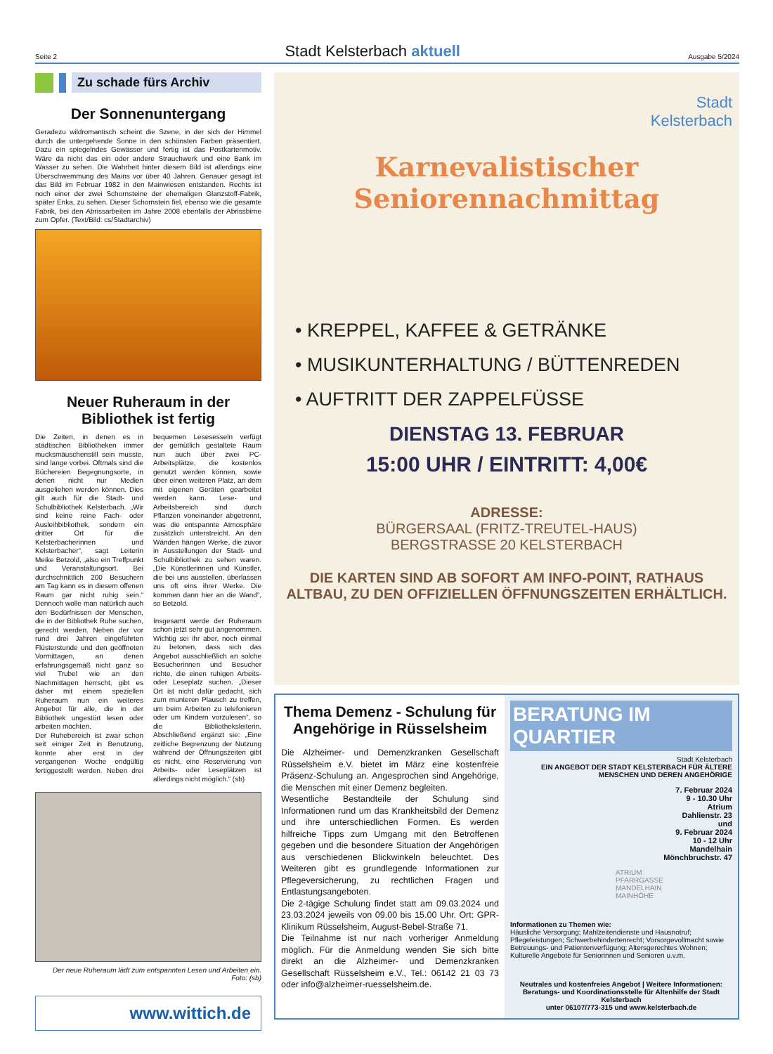Seite 2 Stadt Kelsterbach aktuell Ausgabe 5/2024
Zu schade fürs Archiv
Der Sonnenuntergang
Geradezu wildromantisch scheint die Szene, in der sich der Himmel durch die untergehende Sonne in den schönsten Farben präsentiert. Dazu ein spiegelndes Gewässer und fertig ist das Postkartenmotiv. Wäre da nicht das ein oder andere Strauchwerk und eine Bank im Wasser zu sehen. Die Wahrheit hinter diesem Bild ist allerdings eine Überschwemmung des Mains vor über 40 Jahren. Genauer gesagt ist das Bild im Februar 1982 in den Mainwiesen entstanden. Rechts ist noch einer der zwei Schornsteine der ehemaligen Glanzstoff-Fabrik, später Enka, zu sehen. Dieser Schornstein fiel, ebenso wie die gesamte Fabrik, bei den Abrissarbeiten im Jahre 2008 ebenfalls der Abrissbirne zum Opfer. (Text/Bild: cs/Stadtarchiv)
Neuer Ruheraum in der Bibliothek ist fertig
Die Zeiten, in denen es in städtischen Bibliotheken immer mucksmäuschenstill sein musste, sind lange vorbei. Oftmals sind die Büchereien Begegnungsorte, in denen nicht nur Medien ausgeliehen werden können. Dies gilt auch für die Stadt- und Schulbibliothek Kelsterbach. „Wir sind keine reine Fach- oder Ausleihbibliothek, sondern ein dritter Ort für die Kelsterbacherinnen und Kelsterbacher“, sagt Leiterin Meike Betzold, „also ein Treffpunkt und Veranstaltungsort. Bei durchschnittlich 200 Besuchern am Tag kann es in diesem offenen Raum gar nicht ruhig sein.“ Dennoch wolle man natürlich auch den Bedürfnissen der Menschen, die in der Bibliothek Ruhe suchen, gerecht werden. Neben der vor rund drei Jahren eingeführten Flüsterstunde und den geöffneten Vormittagen, an denen erfahrungsgemäß nicht ganz so viel Trubel wie an den Nachmittagen herrscht, gibt es daher mit einem speziellen Ruheraum nun ein weiteres Angebot für alle, die in der Bibliothek ungestört lesen oder arbeiten möchten.
Der Ruhebereich ist zwar schon seit einiger Zeit in Benutzung, konnte aber erst in der vergangenen Woche endgültig fertiggestellt werden. Neben drei bequemen Lesesesseln verfügt der gemütlich gestaltete Raum nun auch über zwei PC-Arbeitsplätze, die kostenlos genutzt werden können, sowie über einen weiteren Platz, an dem mit eigenen Geräten gearbeitet werden kann. Lese- und Arbeitsbereich sind durch Pflanzen voneinander abgetrennt, was die entspannte Atmosphäre zusätzlich unterstreicht. An den Wänden hängen Werke, die zuvor in Ausstellungen der Stadt- und Schulbibliothek zu sehen waren. „Die Künstlerinnen und Künstler, die bei uns ausstellen, überlassen uns oft eins ihrer Werke. Die kommen dann hier an die Wand“, so Betzold.
Insgesamt werde der Ruheraum schon jetzt sehr gut angenommen. Wichtig sei ihr aber, noch einmal zu betonen, dass sich das Angebot ausschließlich an solche Besucherinnen und Besucher richte, die einen ruhigen Arbeits- oder Leseplatz suchen. „Dieser Ort ist nicht dafür gedacht, sich zum munteren Plausch zu treffen, um beim Arbeiten zu telefonieren oder um Kindern vorzulesen“, so die Bibliotheksleiterin. Abschließend ergänzt sie: „Eine zeitliche Begrenzung der Nutzung während der Öffnungszeiten gibt es nicht, eine Reservierung von Arbeits- oder Leseplätzen ist allerdings nicht möglich.“ (sb)
Der neue Ruheraum lädt zum entspannten Lesen und Arbeiten ein.
Foto: (sb)
www.wittich.de
Stadt
Kelsterbach
Karnevalistischer
Seniorennachmittag
• KREPPEL, KAFFEE & GETRÄNKE
• MUSIKUNTERHALTUNG / BÜTTENREDEN
• AUFTRITT DER ZAPPELFÜSSE
DIENSTAG 13. FEBRUAR
15:00 UHR / EINTRITT: 4,00€
ADRESSE:
BÜRGERSAAL (FRITZ-TREUTEL-HAUS)
BERGSTRASSE 20 KELSTERBACH
DIE KARTEN SIND AB SOFORT AM INFO-POINT, RATHAUS ALTBAU, ZU DEN OFFIZIELLEN ÖFFNUNGSZEITEN ERHÄLTLICH.
Thema Demenz - Schulung für Angehörige in Rüsselsheim
Die Alzheimer- und Demenzkranken Gesellschaft Rüsselsheim e.V. bietet im März eine kostenfreie Präsenz-Schulung an. Angesprochen sind Angehörige, die Menschen mit einer Demenz begleiten.
Wesentliche Bestandteile der Schulung sind Informationen rund um das Krankheitsbild der Demenz und ihre unterschiedlichen Formen. Es werden hilfreiche Tipps zum Umgang mit den Betroffenen gegeben und die besondere Situation der Angehörigen aus verschiedenen Blickwinkeln beleuchtet. Des Weiteren gibt es grundlegende Informationen zur Pflegeversicherung, zu rechtlichen Fragen und Entlastungsangeboten.
Die 2-tägige Schulung findet statt am 09.03.2024 und 23.03.2024 jeweils von 09.00 bis 15.00 Uhr. Ort: GPR-Klinikum Rüsselsheim, August-Bebel-Straße 71.
Die Teilnahme ist nur nach vorheriger Anmeldung möglich. Für die Anmeldung wenden Sie sich bitte direkt an die Alzheimer- und Demenzkranken Gesellschaft Rüsselsheim e.V., Tel.: 06142 21 03 73 oder info@alzheimer-ruesselsheim.de.
BERATUNG IM QUARTIER
Stadt Kelsterbach
EIN ANGEBOT DER STADT KELSTERBACH FÜR ÄLTERE MENSCHEN UND DEREN ANGEHÖRIGE
7. Februar 2024
9 - 10.30 Uhr
Atrium
Dahlienstr. 23
und
9. Februar 2024
10 - 12 Uhr
Mandelhain
Mönchbruchstr. 47
ATRIUM
PFARRGASSE
MANDELHAIN
MAINHÖHE
Informationen zu Themen wie:
Häusliche Versorgung; Mahlzeitendienste und Hausnotruf; Pflegeleistungen; Schwerbehindertenrecht; Vorsorgevollmacht sowie Betreuungs- und Patientenverfügung; Altersgerechtes Wohnen; Kulturelle Angebote für Seniorinnen und Senioren u.v.m.
Neutrales und kostenfreies Angebot | Weitere Informationen:
Beratungs- und Koordinationsstelle für Altenhilfe der Stadt Kelsterbach
unter 06107/773-315 und www.kelsterbach.de